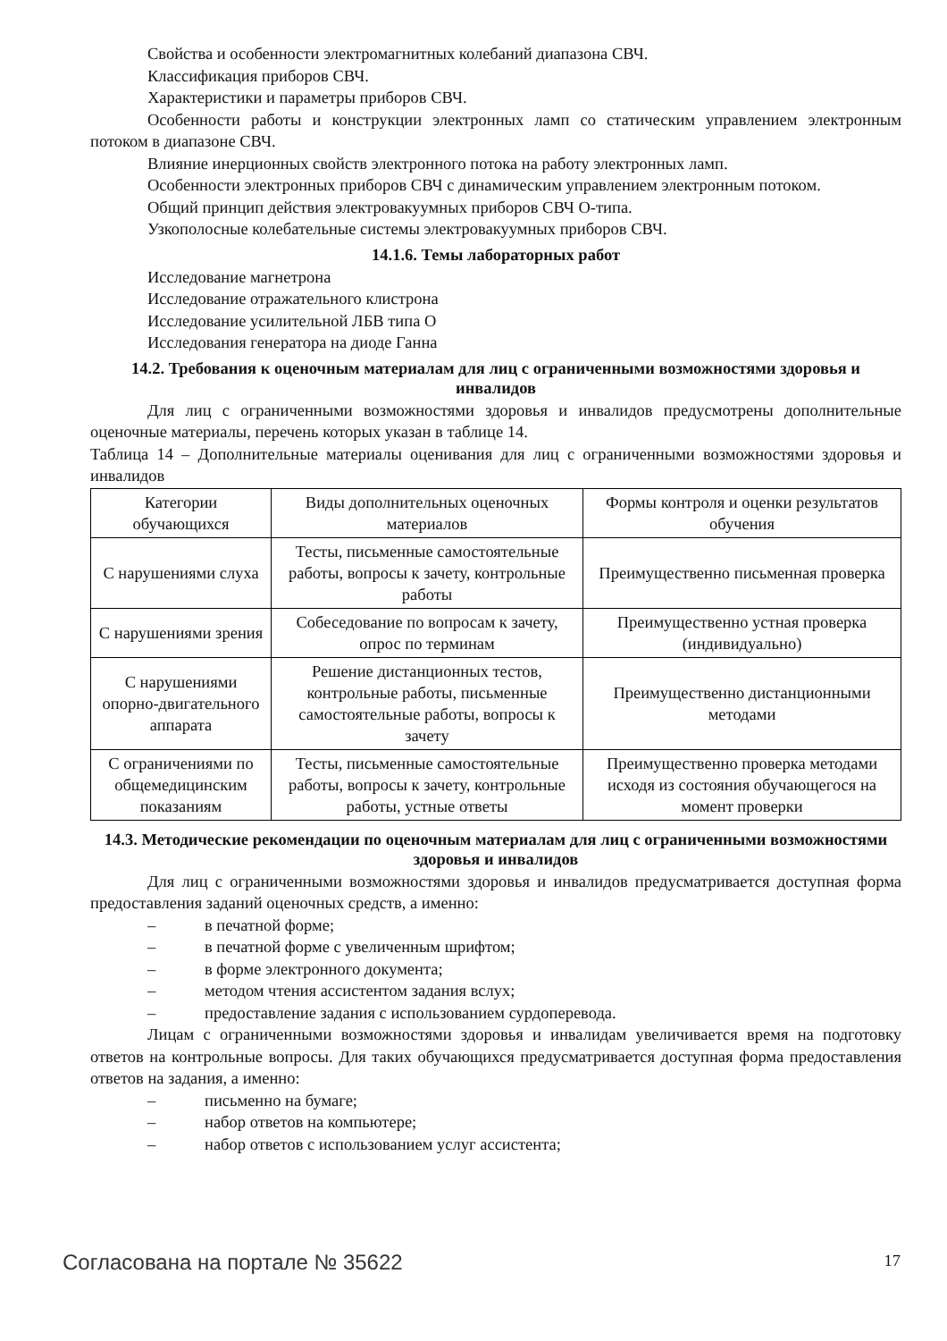Свойства и особенности электромагнитных колебаний диапазона СВЧ.
Классификация приборов СВЧ.
Характеристики и параметры приборов СВЧ.
Особенности работы и конструкции электронных ламп со статическим управлением электронным потоком в диапазоне СВЧ.
Влияние инерционных свойств электронного потока на работу электронных ламп.
Особенности электронных приборов СВЧ с динамическим управлением электронным потоком.
Общий принцип действия электровакуумных приборов СВЧ О-типа.
Узкополосные колебательные системы электровакуумных приборов СВЧ.
14.1.6. Темы лабораторных работ
Исследование магнетрона
Исследование отражательного клистрона
Исследование усилительной ЛБВ типа О
Исследования генератора на диоде Ганна
14.2. Требования к оценочным материалам для лиц с ограниченными возможностями здоровья и инвалидов
Для лиц с ограниченными возможностями здоровья и инвалидов предусмотрены дополнительные оценочные материалы, перечень которых указан в таблице 14.
Таблица 14 – Дополнительные материалы оценивания для лиц с ограниченными возможностями здоровья и инвалидов
| Категории обучающихся | Виды дополнительных оценочных материалов | Формы контроля и оценки результатов обучения |
| С нарушениями слуха | Тесты, письменные самостоятельные работы, вопросы к зачету, контрольные работы | Преимущественно письменная проверка |
| С нарушениями зрения | Собеседование по вопросам к зачету, опрос по терминам | Преимущественно устная проверка (индивидуально) |
| С нарушениями опорно-двигательного аппарата | Решение дистанционных тестов, контрольные работы, письменные самостоятельные работы, вопросы к зачету | Преимущественно дистанционными методами |
| С ограничениями по общемедицинским показаниям | Тесты, письменные самостоятельные работы, вопросы к зачету, контрольные работы, устные ответы | Преимущественно проверка методами исходя из состояния обучающегося на момент проверки |
14.3. Методические рекомендации по оценочным материалам для лиц с ограниченными возможностями здоровья и инвалидов
Для лиц с ограниченными возможностями здоровья и инвалидов предусматривается доступная форма предоставления заданий оценочных средств, а именно:
– в печатной форме;
– в печатной форме с увеличенным шрифтом;
– в форме электронного документа;
– методом чтения ассистентом задания вслух;
– предоставление задания с использованием сурдоперевода.
Лицам с ограниченными возможностями здоровья и инвалидам увеличивается время на подготовку ответов на контрольные вопросы. Для таких обучающихся предусматривается доступная форма предоставления ответов на задания, а именно:
– письменно на бумаге;
– набор ответов на компьютере;
– набор ответов с использованием услуг ассистента;
Согласована на портале № 35622 17